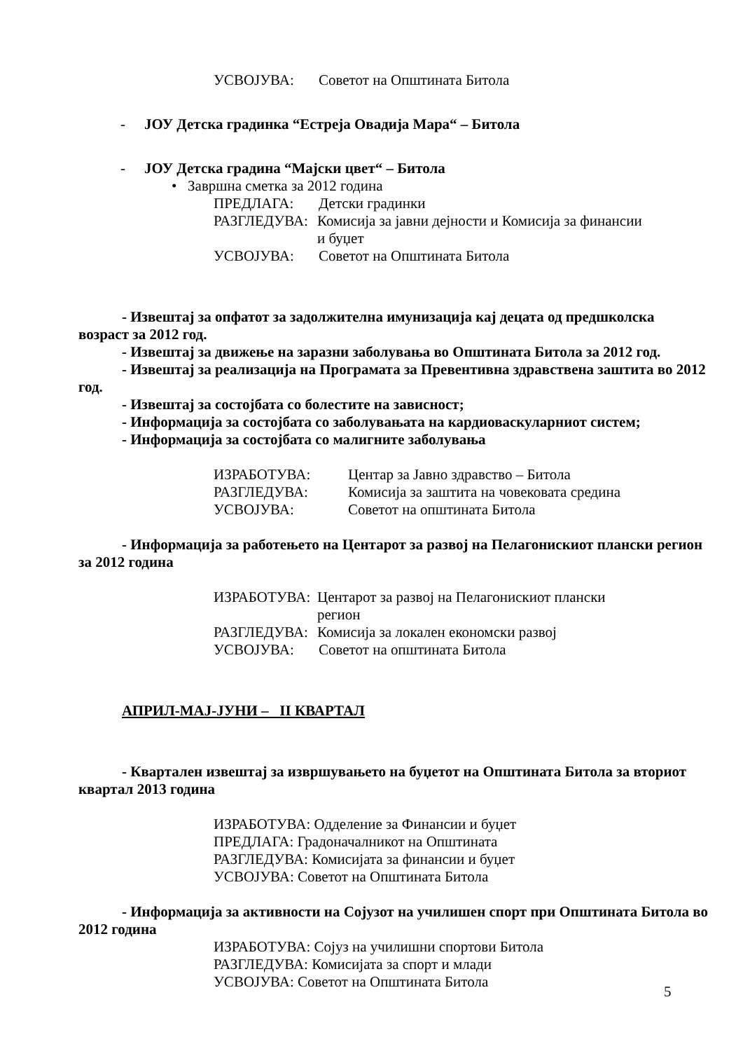УСВОЈУВА: Советот на Општината Битола
- ЈОУ Детска градинка “Естреја Овадија Мара“ – Битола
- ЈОУ Детска градина “Мајски цвет“ – Битола
• Завршна сметка за 2012 година
ПРЕДЛАГА: Детски градинки
РАЗГЛЕДУВА: Комисија за јавни дејности и Комисија за финансии
и буџет
УСВОЈУВА: Советот на Општината Битола
- Извештај за опфатот за задолжителна имунизација кај децата од предшколска возраст за 2012 год.
- Извештај за движење на заразни заболувања во Општината Битола за 2012 год.
- Извештај за реализација на Програмата за Превентивна здравствена заштита во 2012 год.
- Извештај за состојбата со болестите на зависност;
- Информација за состојбата со заболувањата на кардиоваскуларниот систем;
- Информација за состојбата со малигните заболувања
ИЗРАБОТУВА: Центар за Јавно здравство – Битола
РАЗГЛЕДУВА: Комисија за заштита на човековата средина
УСВОЈУВА: Советот на општината Битола
- Информација за работењето на Центарот за развој на Пелагонискиот плански регион за 2012 година
ИЗРАБОТУВА: Центарот за развој на Пелагонискиот плански
регион
РАЗГЛЕДУВА: Комисија за локален економски развој
УСВОЈУВА: Советот на општината Битола
АПРИЛ-МАЈ-ЈУНИ – II КВАРТАЛ
- Квартален извештај за извршувањето на буџетот на Општината Битола за вториот квартал 2013 година
ИЗРАБОТУВА: Одделение за Финансии и буџет
ПРЕДЛАГА: Градоначалникот на Општината
РАЗГЛЕДУВА: Комисијата за финансии и буџет
УСВОЈУВА: Советот на Општината Битола
- Информација за активности на Сојузот на училишен спорт при Општината Битола во 2012 година
ИЗРАБОТУВА: Сојуз на училишни спортови Битола
РАЗГЛЕДУВА: Комисијата за спорт и млади
УСВОЈУВА: Советот на Општината Битола
5